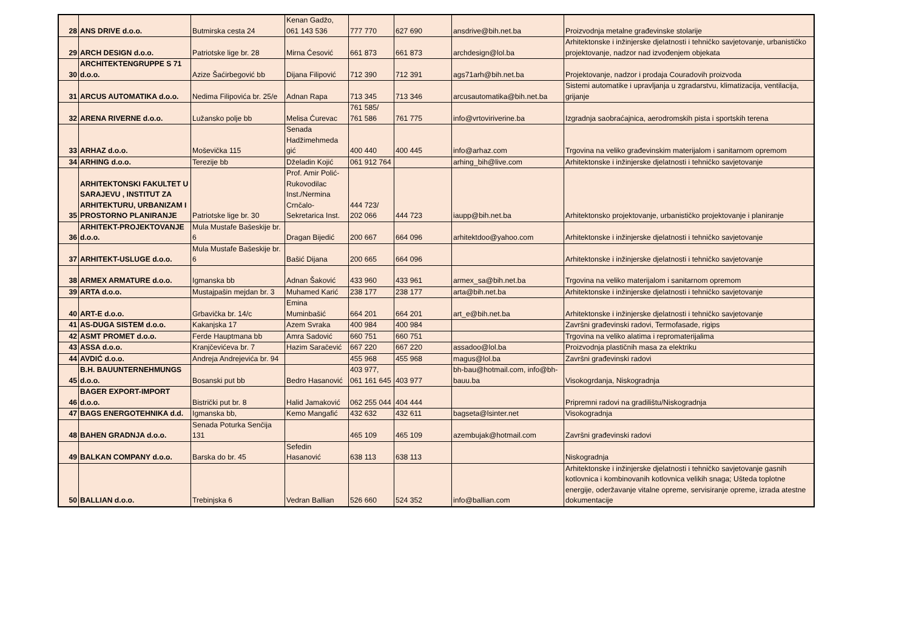| 28 | ANS DRIVE d.o.o. | Butmirska cesta 24 | Kenan Gadžo, 061 143 536 | 777 770 | 627 690 | ansdrive@bih.net.ba | Proizvodnja metalne građevinske stolarije |
| 29 | ARCH DESIGN d.o.o. | Patriotske lige br. 28 | Mirna Ćesović | 661 873 | 661 873 | archdesign@lol.ba | Arhitektonske i inžinjerske djelatnosti i tehničko savjetovanje, urbanističko projektovanje, nadzor nad izvođenjem objekata |
| 30 | ARCHITEKTENGRUPPE S 71 d.o.o. | Azize Šaćirbegović bb | Dijana Filipović | 712 390 | 712 391 | ags71arh@bih.net.ba | Projektovanje, nadzor i prodaja Couradovih proizvoda |
| 31 | ARCUS AUTOMATIKA d.o.o. | Nedima Filipovića br. 25/e | Adnan Rapa | 713 345 | 713 346 | arcusautomatika@bih.net.ba | Sistemi automatike i upravljanja u zgradarstvu, klimatizacija, ventilacija, grijanje |
| 32 | ARENA RIVERNE d.o.o. | Lužansko polje bb | Melisa Ćurevac | 761 585/ 761 586 | 761 775 | info@vrtoviriverine.ba | Izgradnja saobraćajnica, aerodromskih pista i sportskih terena |
| 33 | ARHAZ d.o.o. | Moševička 115 | Senada Hadžimehmeda gić | 400 440 | 400 445 | info@arhaz.com | Trgovina na veliko građevinskim materijalom i sanitarnom opremom |
| 34 | ARHING d.o.o. | Terezije bb | Dželadin Kojić | 061 912 764 | | arhing_bih@live.com | Arhitektonske i inžinjerske djelatnosti i tehničko savjetovanje |
| 35 | ARHITEKTONSKI FAKULTET U SARAJEVU , INSTITUT ZA ARHITEKTURU, URBANIZAM I PROSTORNO PLANIRANJE | Patriotske lige br. 30 | Prof. Amir Polić-Rukovodilac Inst./Nermina Crnčalo-Sekretarica Inst. | 444 723/ 202 066 | 444 723 | iaupp@bih.net.ba | Arhitektonsko projektovanje, urbanističko projektovanje i planiranje |
| 36 | ARHITEKT-PROJEKTOVANJE d.o.o. | Mula Mustafe Bašeskije br. 6 | Dragan Bijedić | 200 667 | 664 096 | arhitektdoo@yahoo.com | Arhitektonske i inžinjerske djelatnosti i tehničko savjetovanje |
| 37 | ARHITEKT-USLUGE d.o.o. | Mula Mustafe Bašeskije br. 6 | Bašić Dijana | 200 665 | 664 096 | | Arhitektonske i inžinjerske djelatnosti i tehničko savjetovanje |
| 38 | ARMEX ARMATURE d.o.o. | Igmanska bb | Adnan Šaković | 433 960 | 433 961 | armex_sa@bih.net.ba | Trgovina na veliko materijalom i sanitarnom opremom |
| 39 | ARTA d.o.o. | Mustajpašin mejdan br. 3 | Muhamed Karić | 238 177 | 238 177 | arta@bih.net.ba | Arhitektonske i inžinjerske djelatnosti i tehničko savjetovanje |
| 40 | ART-E d.o.o. | Grbavička br. 14/c | Emina Muminbašić | 664 201 | 664 201 | art_e@bih.net.ba | Arhitektonske i inžinjerske djelatnosti i tehničko savjetovanje |
| 41 | AS-DUGA SISTEM d.o.o. | Kakanjska 17 | Azem Svraka | 400 984 | 400 984 | | Završni građevinski radovi, Termofasade, rigips |
| 42 | ASMT PROMET d.o.o. | Ferde Hauptmana bb | Amra Sadović | 660 751 | 660 751 | | Trgovina na veliko alatima i repromaterijalima |
| 43 | ASSA d.o.o. | Kranjčevićeva br. 7 | Hazim Saračević | 667 220 | 667 220 | assadoo@lol.ba | Proizvodnja plastičnih masa za elektriku |
| 44 | AVDIĆ d.o.o. | Andreja Andrejevića br. 94 | | 455 968 | 455 968 | magus@lol.ba | Završni građevinski radovi |
| 45 | B.H. BAUUNTERNEHMUNGS d.o.o. | Bosanski put bb | Bedro Hasanović | 403 977, 061 161 645 | 403 977 | bh-bau@hotmail.com, info@bh-bauu.ba | Visokogrdanja, Niskogradnja |
| 46 | BAGER EXPORT-IMPORT d.o.o. | Bistrički put br. 8 | Halid Jamaković | 062 255 044 | 404 444 | | Pripremni radovi na gradilištu/Niskogradnja |
| 47 | BAGS ENERGOTEHNIKA d.d. | Igmanska bb, | Kemo Mangafić | 432 632 | 432 611 | bagseta@lsinter.net | Visokogradnja |
| 48 | BAHEN GRADNJA d.o.o. | Senada Poturka Senčija 131 | | 465 109 | 465 109 | azembujak@hotmail.com | Završni građevinski radovi |
| 49 | BALKAN COMPANY d.o.o. | Barska do br. 45 | Sefedin Hasanović | 638 113 | 638 113 | | Niskogradnja |
| 50 | BALLIAN d.o.o. | Trebinjska 6 | Vedran Ballian | 526 660 | 524 352 | info@ballian.com | Arhitektonske i inžinjerske djelatnosti i tehničko savjetovanje gasnih kotlovnica i kombinovanih kotlovnica velikih snaga; Ušteda toplotne energije, oderžavanje vitalne opreme, servisiranje opreme, izrada atestne dokumentacije |